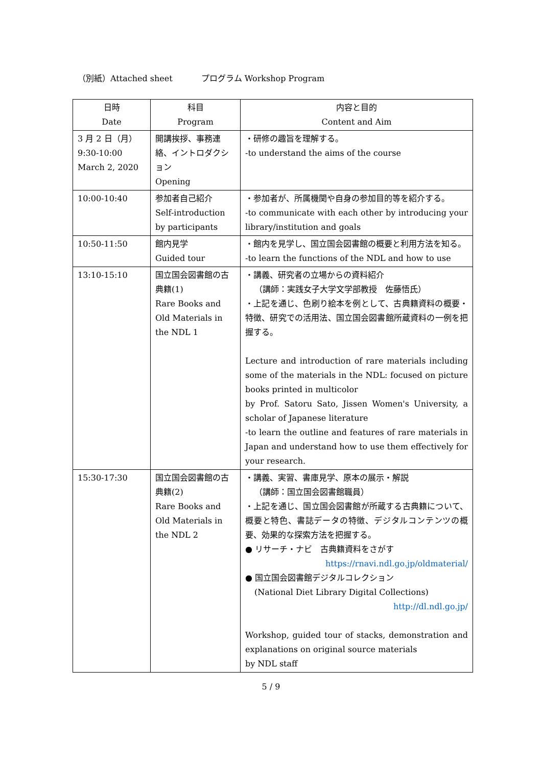（別紙）Attached sheet プログラム Workshop Program
| 日時 Date | 科目 Program | 内容と目的 Content and Aim |
| --- | --- | --- |
| 3 月 2 日（月） 9:30-10:00 March 2, 2020 | 開講挨拶、事務連絡、イントロダクション Opening | ・研修の趣旨を理解する。 -to understand the aims of the course |
| 10:00-10:40 | 参加者自己紹介 Self-introduction by participants | ・参加者が、所属機関や自身の参加目的等を紹介する。 -to communicate with each other by introducing your library/institution and goals |
| 10:50-11:50 | 館内見学 Guided tour | ・館内を見学し、国立国会図書館の概要と利用方法を知る。 -to learn the functions of the NDL and how to use |
| 13:10-15:10 | 国立国会図書館の古典籍(1) Rare Books and Old Materials in the NDL 1 | ・講義、研究者の立場からの資料紹介 （講師：実践女子大学文学部教授 佐藤悟氏） ・上記を通じ、色刷り絵本を例として、古典籍資料の概要・特徴、研究での活用法、国立国会図書館所蔵資料の一例を把握する。 Lecture and introduction of rare materials including some of the materials in the NDL: focused on picture books printed in multicolor by Prof. Satoru Sato, Jissen Women's University, a scholar of Japanese literature -to learn the outline and features of rare materials in Japan and understand how to use them effectively for your research. |
| 15:30-17:30 | 国立国会図書館の古典籍(2) Rare Books and Old Materials in the NDL 2 | ・講義、実習、書庫見学、原本の展示・解説 （講師：国立国会図書館職員） ・上記を通じ、国立国会図書館が所蔵する古典籍について、概要と特色、書誌データの特徴、デジタルコンテンツの概要、効果的な探索方法を把握する。 ● リサーチ・ナビ 古典籍資料をさがす https://rnavi.ndl.go.jp/oldmaterial/ ● 国立国会図書館デジタルコレクション (National Diet Library Digital Collections) http://dl.ndl.go.jp/ Workshop, guided tour of stacks, demonstration and explanations on original source materials by NDL staff |
5 / 9